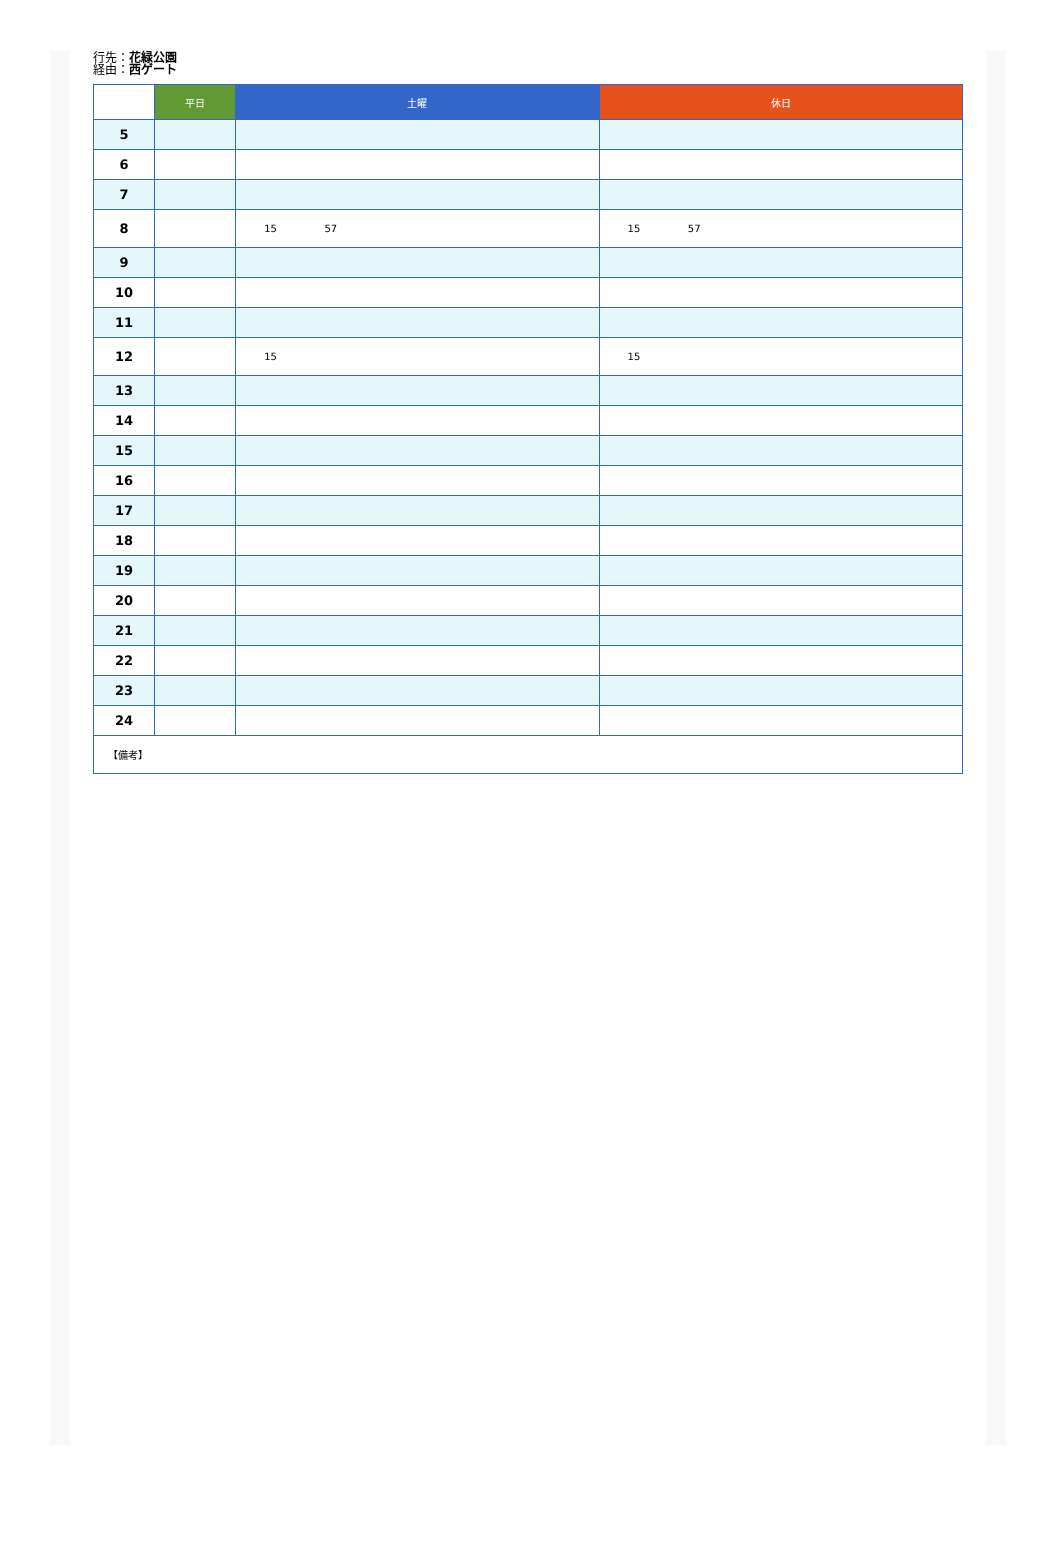行先：花緑公園
経由：西ゲート
| | 平日 | 土曜 | 休日 |
| --- | --- | --- | --- |
| 5 | | | |
| 6 | | | |
| 7 | | | |
| 8 | | 15 57 | 15 57 |
| 9 | | | |
| 10 | | | |
| 11 | | | |
| 12 | | 15 | 15 |
| 13 | | | |
| 14 | | | |
| 15 | | | |
| 16 | | | |
| 17 | | | |
| 18 | | | |
| 19 | | | |
| 20 | | | |
| 21 | | | |
| 22 | | | |
| 23 | | | |
| 24 | | | |
| 【備考】 | | | |